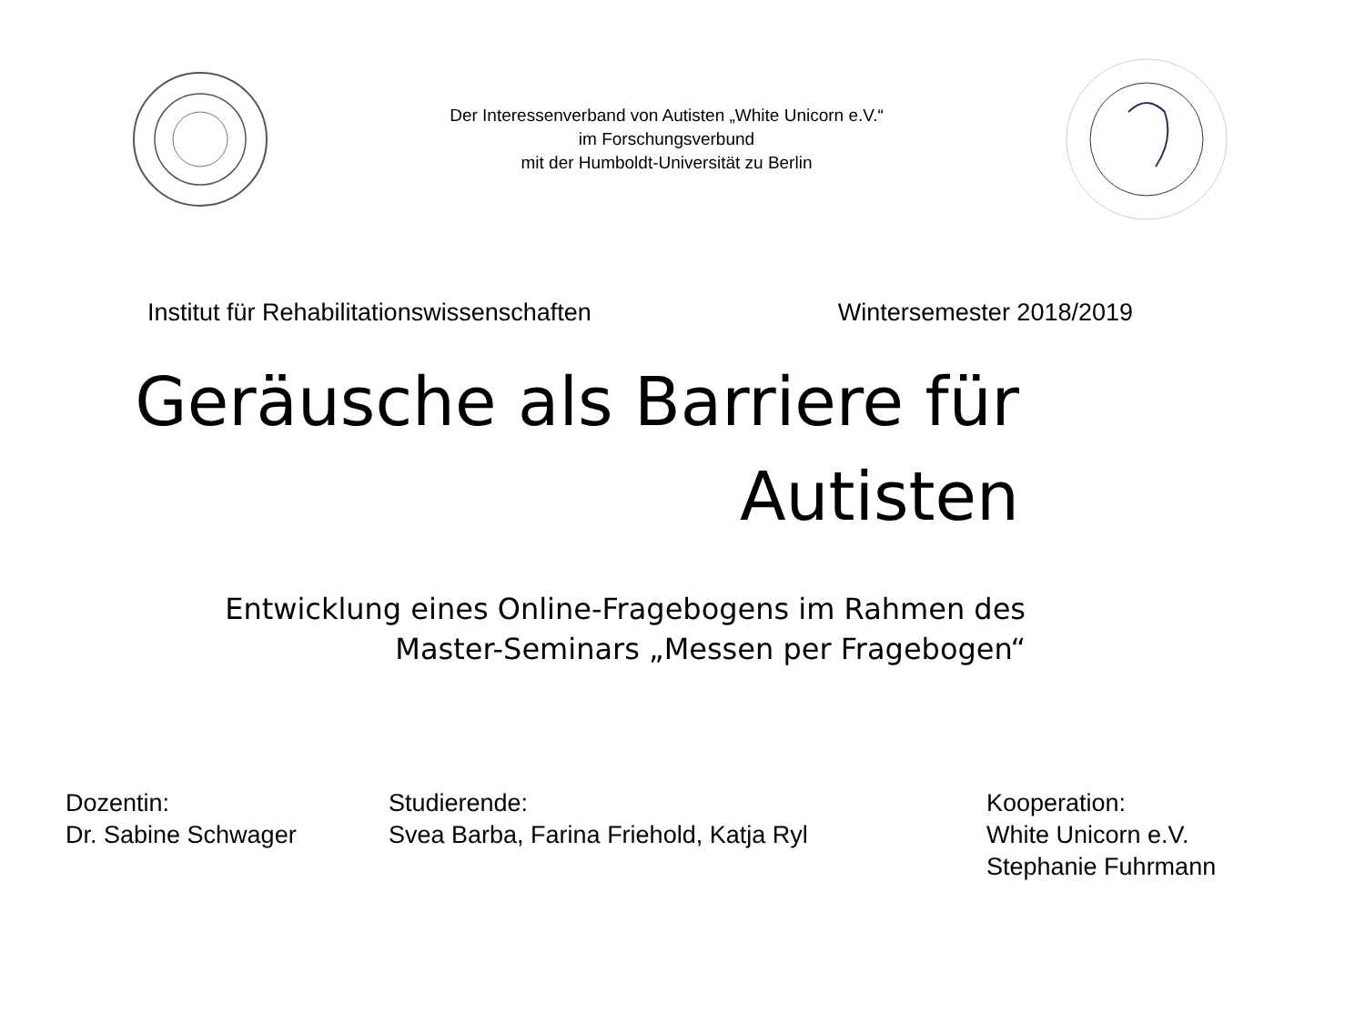Der Interessenverband von Autisten „White Unicorn e.V.“
im Forschungsverbund
mit der Humboldt-Universität zu Berlin
Institut für Rehabilitationswissenschaften Wintersemester 2018/2019
Geräusche als Barriere für
Autisten
Entwicklung eines Online-Fragebogens im Rahmen des
Master-Seminars „Messen per Fragebogen“
Dozentin:
Dr. Sabine Schwager
Studierende:
Svea Barba, Farina Friehold, Katja Ryl
Kooperation:
White Unicorn e.V.
Stephanie Fuhrmann